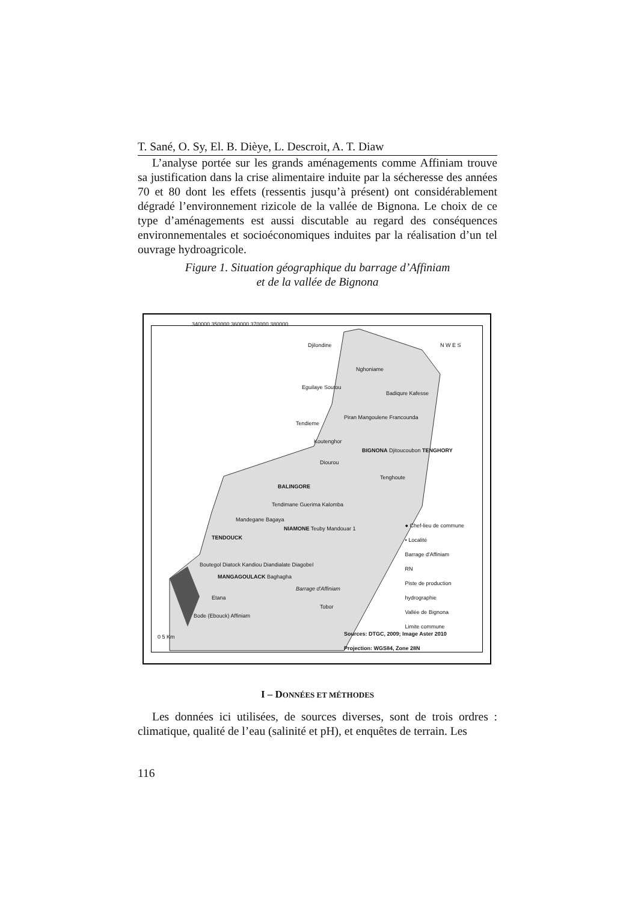T. Sané, O. Sy, El. B. Dièye, L. Descroit, A. T. Diaw
L’analyse portée sur les grands aménagements comme Affiniam trouve sa justification dans la crise alimentaire induite par la sécheresse des années 70 et 80 dont les effets (ressentis jusqu’à présent) ont considérablement dégradé l’environnement rizicole de la vallée de Bignona. Le choix de ce type d’aménagements est aussi discutable au regard des conséquences environnementales et socioéconomiques induites par la réalisation d’un tel ouvrage hydroagricole.
Figure 1. Situation géographique du barrage d’Affiniam
et de la vallée de Bignona
Djilondine
Nghoniame
Eguilaye Soutou
Badiqure Kafesse
Tendieme
Piran Mangoulene Francounda
Koutenghor
BIGNONA Djitoucoubon TENGHORY
Diourou
Tenghoute
BALINGORE
Tendimane Guerima Kalomba
Mandegane Bagaya
NIAMONE Teuby Mandouar 1
TENDOUCK
Boutegol Diatock Kandiou Diandialate Diagobel
MANGAGOULACK Baghagha
Barrage d'Affiniam
Etana
Tobor
Bode (Ebouck) Affiniam
N W E S
● Chef-lieu de commune
• Localité
Barrage d'Affiniam
RN
Piste de production
hydrographie
Vallée de Bignona
Limite commune
Sources: DTGC, 2009; Image Aster 2010
Projection: WGS84, Zone 28N
0 5 Km
340000 350000 360000 370000 380000
I – DONNÉES ET MÉTHODES
Les données ici utilisées, de sources diverses, sont de trois ordres : climatique, qualité de l’eau (salinité et pH), et enquêtes de terrain. Les
116